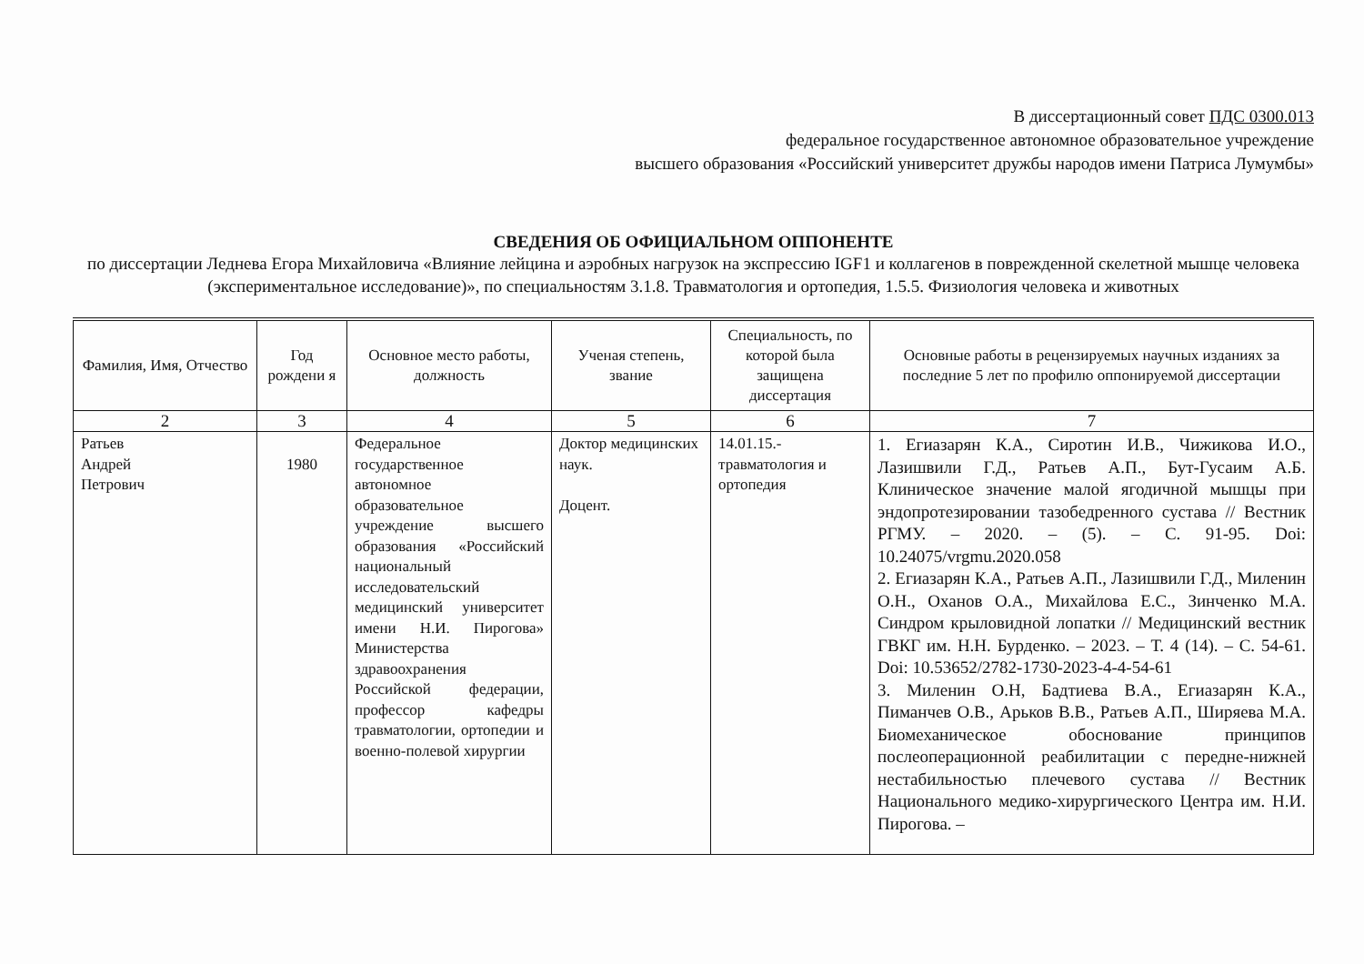В диссертационный совет ПДС 0300.013
федеральное государственное автономное образовательное учреждение
высшего образования «Российский университет дружбы народов имени Патриса Лумумбы»
СВЕДЕНИЯ ОБ ОФИЦИАЛЬНОМ ОППОНЕНТЕ
по диссертации Леднева Егора Михайловича «Влияние лейцина и аэробных нагрузок на экспрессию IGF1 и коллагенов в поврежденной скелетной мышце человека (экспериментальное исследование)», по специальностям 3.1.8. Травматология и ортопедия, 1.5.5. Физиология человека и животных
| Фамилия, Имя, Отчество | Год рождени я | Основное место работы, должность | Ученая степень, звание | Специальность, по которой была защищена диссертация | Основные работы в рецензируемых научных изданиях за последние 5 лет по профилю оппонируемой диссертации |
| --- | --- | --- | --- | --- | --- |
| 2 | 3 | 4 | 5 | 6 | 7 |
| Ратьев Андрей Петрович | 1980 | Федеральное государственное автономное образовательное учреждение высшего образования «Российский национальный исследовательский медицинский университет имени Н.И. Пирогова» Министерства здравоохранения Российской федерации, профессор кафедры травматологии, ортопедии и военно-полевой хирургии | Доктор медицинских наук. Доцент. | 14.01.15.-травматология и ортопедия | 1. Егиазарян К.А., Сиротин И.В., Чижикова И.О., Лазишвили Г.Д., Ратьев А.П., Бут-Гусаим А.Б. Клиническое значение малой ягодичной мышцы при эндопротезировании тазобедренного сустава // Вестник РГМУ. – 2020. – (5). – С. 91-95. Doi: 10.24075/vrgmu.2020.058 2. Егиазарян К.А., Ратьев А.П., Лазишвили Г.Д., Миленин О.Н., Оханов О.А., Михайлова Е.С., Зинченко М.А. Синдром крыловидной лопатки // Медицинский вестник ГВКГ им. Н.Н. Бурденко. – 2023. – Т. 4 (14). – С. 54-61. Doi: 10.53652/2782-1730-2023-4-4-54-61 3. Миленин О.Н, Бадтиева В.А., Егиазарян К.А., Пиманчев О.В., Арьков В.В., Ратьев А.П., Ширяева М.А. Биомеханическое обоснование принципов послеоперационной реабилитации с передне-нижней нестабильностью плечевого сустава // Вестник Национального медико-хирургического Центра им. Н.И. Пирогова. – |